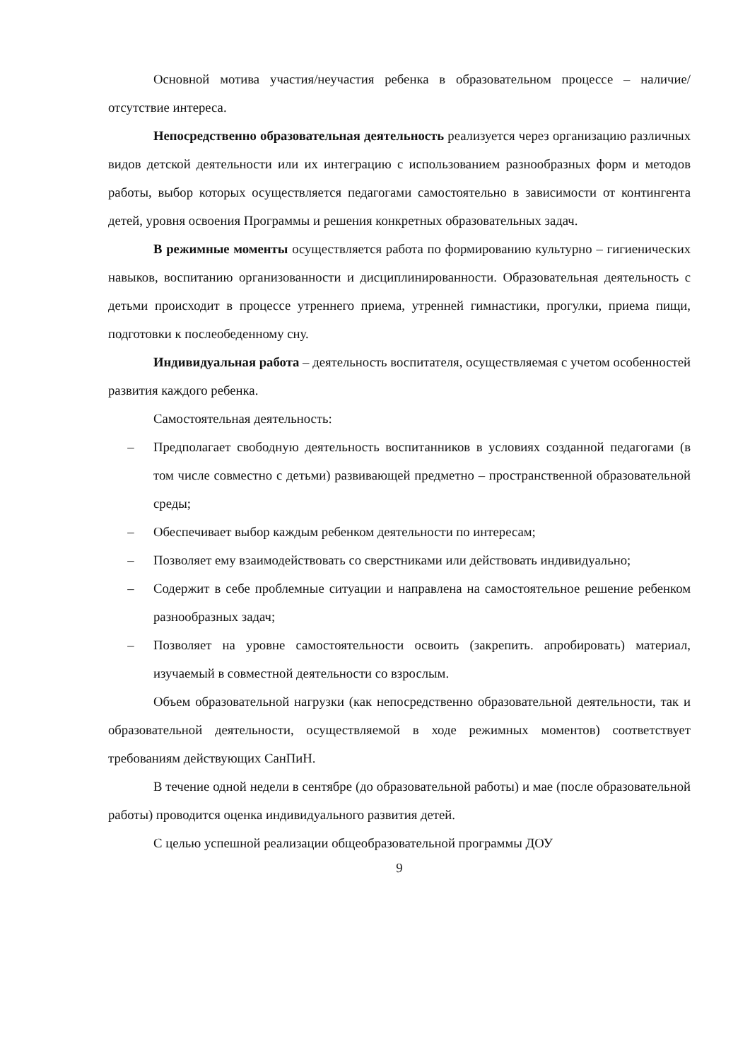Основной мотива участия/неучастия ребенка в образовательном процессе – наличие/отсутствие интереса.
Непосредственно образовательная деятельность реализуется через организацию различных видов детской деятельности или их интеграцию с использованием разнообразных форм и методов работы, выбор которых осуществляется педагогами самостоятельно в зависимости от контингента детей, уровня освоения Программы и решения конкретных образовательных задач.
В режимные моменты осуществляется работа по формированию культурно – гигиенических навыков, воспитанию организованности и дисциплинированности. Образовательная деятельность с детьми происходит в процессе утреннего приема, утренней гимнастики, прогулки, приема пищи, подготовки к послеобеденному сну.
Индивидуальная работа – деятельность воспитателя, осуществляемая с учетом особенностей развития каждого ребенка.
Самостоятельная деятельность:
– Предполагает свободную деятельность воспитанников в условиях созданной педагогами (в том числе совместно с детьми) развивающей предметно – пространственной образовательной среды;
– Обеспечивает выбор каждым ребенком деятельности по интересам;
– Позволяет ему взаимодействовать со сверстниками или действовать индивидуально;
– Содержит в себе проблемные ситуации и направлена на самостоятельное решение ребенком разнообразных задач;
– Позволяет на уровне самостоятельности освоить (закрепить. апробировать) материал, изучаемый в совместной деятельности со взрослым.
Объем образовательной нагрузки (как непосредственно образовательной деятельности, так и образовательной деятельности, осуществляемой в ходе режимных моментов) соответствует требованиям действующих СанПиН.
В течение одной недели в сентябре (до образовательной работы) и мае (после образовательной работы) проводится оценка индивидуального развития детей.
С целью успешной реализации общеобразовательной программы ДОУ
9